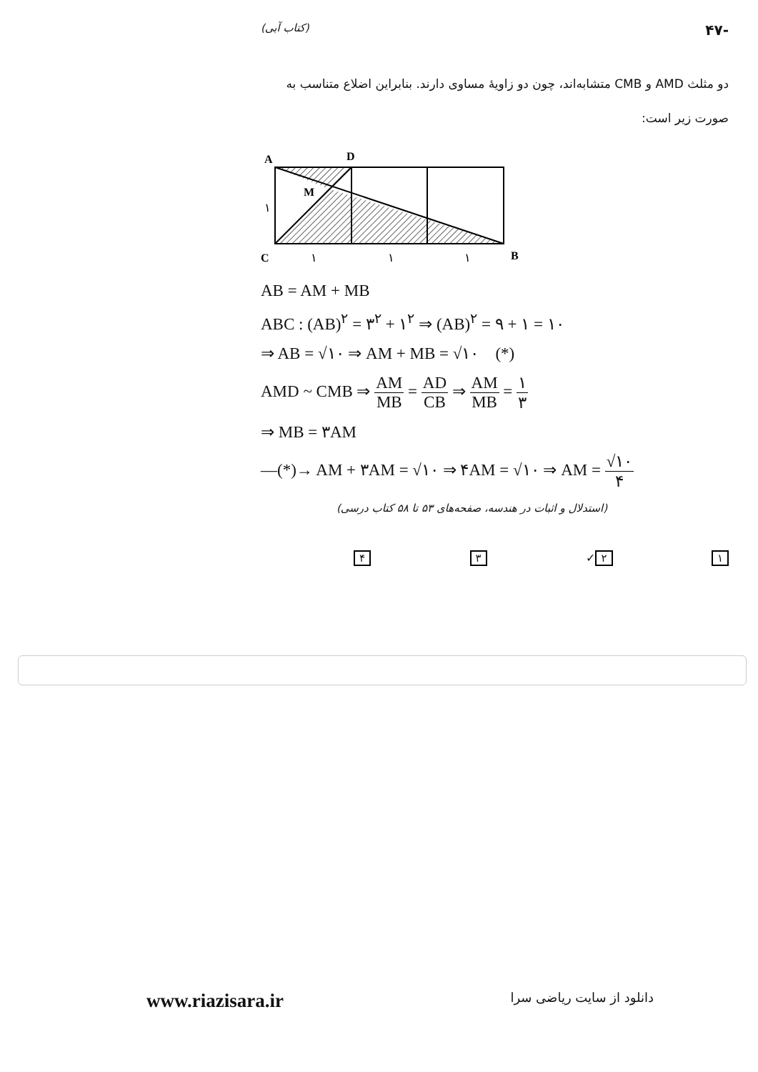-۴۷ (کتاب آبی)
دو مثلث AMD و CMB متشابه‌اند، چون دو زاویهٔ مساوی دارند. بنابراین اضلاع متناسب به صورت زیر است:
A
D
M
C
B
۱
۱
۱
۱
AB = AM + MB
ABC : (AB)<sup>۲</sup> = ۳<sup>۲</sup> + ۱<sup>۲</sup> ⇒ (AB)<sup>۲</sup> = ۹ + ۱ = ۱۰
⇒ AB = √۱۰ ⇒ AM + MB = √۱۰ (*)
AMD ~ CMB ⇒ AM MB = AD CB ⇒ AM MB = ۱ ۳
⇒ MB = ۳AM
—(*)→ AM + ۳AM = √۱۰ ⇒ ۴AM = √۱۰ ⇒ AM = √۱۰ ۴
(استدلال و اثبات در هندسه، صفحه‌های ۵۳ تا ۵۸ کتاب درسی)
۱ ۲ ✓ ۳ ۴
www.riazisara.ir دانلود از سایت ریاضی سرا